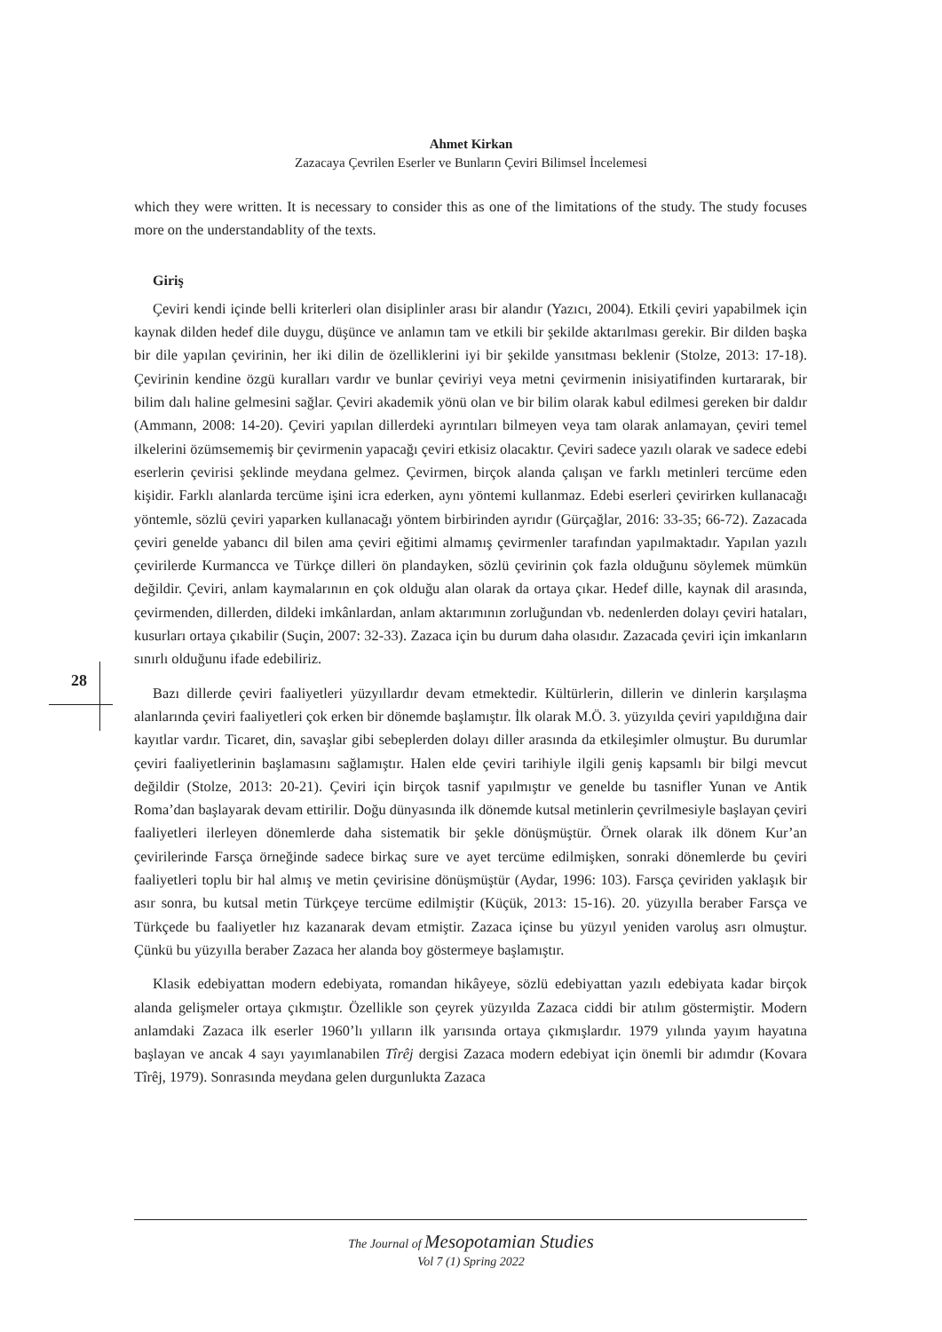Ahmet Kirkan
Zazacaya Çevrilen Eserler ve Bunların Çeviri Bilimsel İncelemesi
28
which they were written. It is necessary to consider this as one of the limitations of the study. The study focuses more on the understandablity of the texts.
Giriş
Çeviri kendi içinde belli kriterleri olan disiplinler arası bir alandır (Yazıcı, 2004). Etkili çeviri yapabilmek için kaynak dilden hedef dile duygu, düşünce ve anlamın tam ve etkili bir şekilde aktarılması gerekir. Bir dilden başka bir dile yapılan çevirinin, her iki dilin de özelliklerini iyi bir şekilde yansıtması beklenir (Stolze, 2013: 17-18). Çevirinin kendine özgü kuralları vardır ve bunlar çeviriyi veya metni çevirmenin inisiyatifinden kurtararak, bir bilim dalı haline gelmesini sağlar. Çeviri akademik yönü olan ve bir bilim olarak kabul edilmesi gereken bir daldır (Ammann, 2008: 14-20). Çeviri yapılan dillerdeki ayrıntıları bilmeyen veya tam olarak anlamayan, çeviri temel ilkelerini özümsememiş bir çevirmenin yapacağı çeviri etkisiz olacaktır. Çeviri sadece yazılı olarak ve sadece edebi eserlerin çevirisi şeklinde meydana gelmez. Çevirmen, birçok alanda çalışan ve farklı metinleri tercüme eden kişidir. Farklı alanlarda tercüme işini icra ederken, aynı yöntemi kullanmaz. Edebi eserleri çevirirken kullanacağı yöntemle, sözlü çeviri yaparken kullanacağı yöntem birbirinden ayrıdır (Gürçağlar, 2016: 33-35; 66-72). Zazacada çeviri genelde yabancı dil bilen ama çeviri eğitimi almamış çevirmenler tarafından yapılmaktadır. Yapılan yazılı çevirilerde Kurmancca ve Türkçe dilleri ön plandayken, sözlü çevirinin çok fazla olduğunu söylemek mümkün değildir. Çeviri, anlam kaymalarının en çok olduğu alan olarak da ortaya çıkar. Hedef dille, kaynak dil arasında, çevirmenden, dillerden, dildeki imkânlardan, anlam aktarımının zorluğundan vb. nedenlerden dolayı çeviri hataları, kusurları ortaya çıkabilir (Suçin, 2007: 32-33). Zazaca için bu durum daha olasıdır. Zazacada çeviri için imkanların sınırlı olduğunu ifade edebiliriz.
Bazı dillerde çeviri faaliyetleri yüzyıllardır devam etmektedir. Kültürlerin, dillerin ve dinlerin karşılaşma alanlarında çeviri faaliyetleri çok erken bir dönemde başlamıştır. İlk olarak M.Ö. 3. yüzyılda çeviri yapıldığına dair kayıtlar vardır. Ticaret, din, savaşlar gibi sebeplerden dolayı diller arasında da etkileşimler olmuştur. Bu durumlar çeviri faaliyetlerinin başlamasını sağlamıştır. Halen elde çeviri tarihiyle ilgili geniş kapsamlı bir bilgi mevcut değildir (Stolze, 2013: 20-21). Çeviri için birçok tasnif yapılmıştır ve genelde bu tasnifler Yunan ve Antik Roma’dan başlayarak devam ettirilir. Doğu dünyasında ilk dönemde kutsal metinlerin çevrilmesiyle başlayan çeviri faaliyetleri ilerleyen dönemlerde daha sistematik bir şekle dönüşmüştür. Örnek olarak ilk dönem Kur’an çevirilerinde Farsça örneğinde sadece birkaç sure ve ayet tercüme edilmişken, sonraki dönemlerde bu çeviri faaliyetleri toplu bir hal almış ve metin çevirisine dönüşmüştür (Aydar, 1996: 103). Farsça çeviriden yaklaşık bir asır sonra, bu kutsal metin Türkçeye tercüme edilmiştir (Küçük, 2013: 15-16). 20. yüzyılla beraber Farsça ve Türkçede bu faaliyetler hız kazanarak devam etmiştir. Zazaca içinse bu yüzyıl yeniden varoluş asrı olmuştur. Çünkü bu yüzyılla beraber Zazaca her alanda boy göstermeye başlamıştır.
Klasik edebiyattan modern edebiyata, romandan hikâyeye, sözlü edebiyattan yazılı edebiyata kadar birçok alanda gelişmeler ortaya çıkmıştır. Özellikle son çeyrek yüzyılda Zazaca ciddi bir atılım göstermiştir. Modern anlamdaki Zazaca ilk eserler 1960’lı yılların ilk yarısında ortaya çıkmışlardır. 1979 yılında yayım hayatına başlayan ve ancak 4 sayı yayımlanabilen Tîrêj dergisi Zazaca modern edebiyat için önemli bir adımdır (Kovara Tîrêj, 1979). Sonrasında meydana gelen durgunlukta Zazaca
The Journal of Mesopotamian Studies
Vol 7 (1) Spring 2022